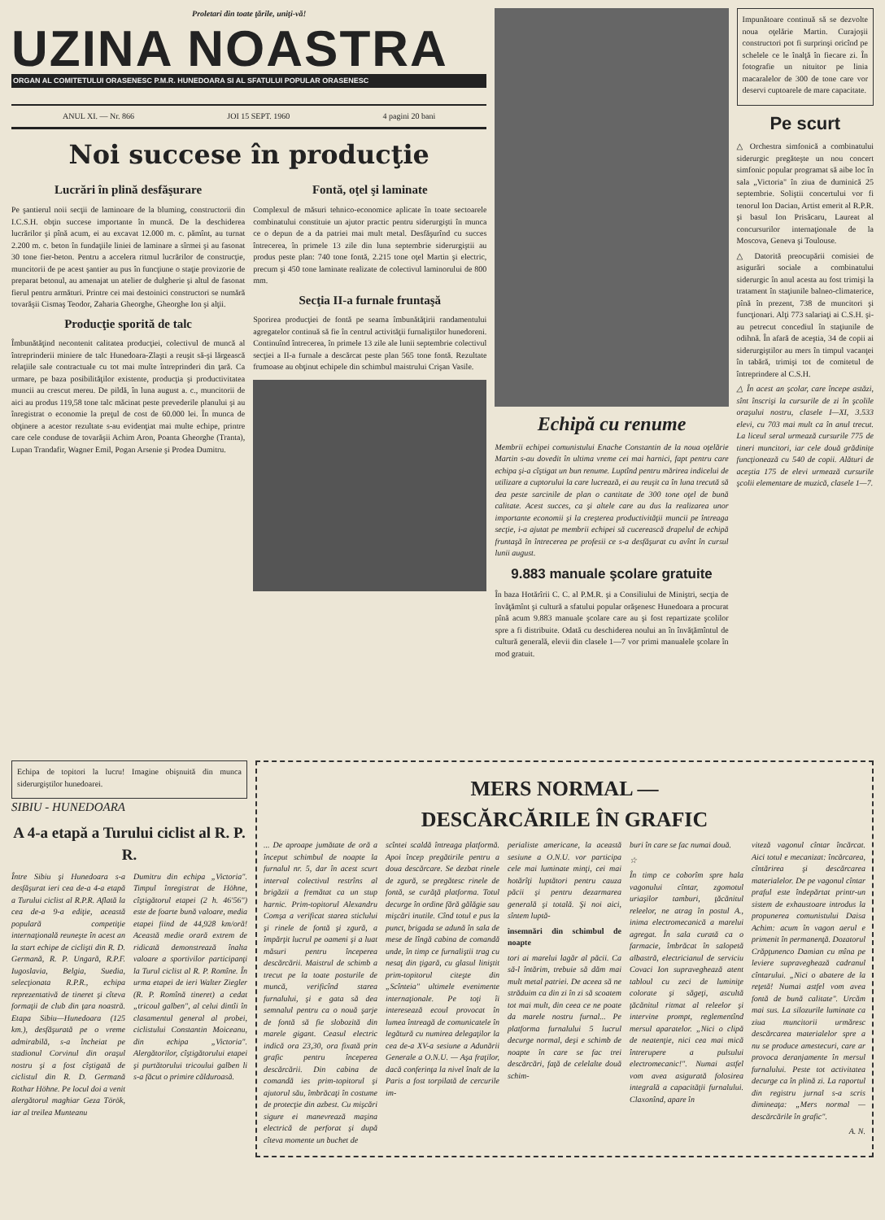Proletari din toate ţările, uniţi-vă!
UZINA NOASTRA
ORGAN AL COMITETULUI ORASENESC P.M.R. HUNEDOARA SI AL SFATULUI POPULAR ORASENESC
ANUL XI. — Nr. 866 JOI 15 SEPT. 1960 4 pagini 20 bani
Noi succese în producţie
Lucrări în plină desfăşurare
Pe şantierul noii secţii de laminoare de la bluming, constructorii din I.C.S.H. obţin succese importante în muncă. De la deschiderea lucrărilor şi pînă acum, ei au excavat 12.000 m. c. pămînt, au turnat 2.200 m. c. beton în fundaţiile liniei de laminare a sîrmei şi au fasonat 30 tone fier-beton. Pentru a accelera ritmul lucrărilor de construcţie, muncitorii de pe acest şantier au pus în funcţiune o staţie provizorie de preparat betonul, au amenajat un atelier de dulgherie şi altul de fasonat fierul pentru armături. Printre cei mai destoinici constructori se numără tovarăşii Cismaş Teodor, Zaharia Gheorghe, Gheorghe Ion şi alţii.
Producţie sporită de talc
Îmbunătăţind necontenit calitatea producţiei, colectivul de muncă al întreprinderii miniere de talc Hunedoara-Zlaşti a reuşit să-şi lărgească relaţiile sale contractuale cu tot mai multe întreprinderi din ţară. Ca urmare, pe baza posibilităţilor existente, producţia şi productivitatea muncii au crescut mereu. De pildă, în luna august a. c., muncitorii de aici au produs 119,58 tone talc măcinat peste prevederile planului şi au înregistrat o economie la preţul de cost de 60.000 lei. În munca de obţinere a acestor rezultate s-au evidenţiat mai multe echipe, printre care cele conduse de tovarăşii Achim Aron, Poanta Gheorghe (Tranta), Lupan Trandafir, Wagner Emil, Pogan Arsenie şi Prodea Dumitru.
Fontă, oţel şi laminate
Complexul de măsuri tehnico-economice aplicate în toate sectoarele combinatului constituie un ajutor practic pentru siderurgişti în munca ce o depun de a da patriei mai mult metal. Desfăşurînd cu succes întrecerea, în primele 13 zile din luna septembrie siderurgiştii au produs peste plan: 740 tone fontă, 2.215 tone oţel Martin şi electric, precum şi 450 tone laminate realizate de colectivul laminorului de 800 mm.
Secţia II-a furnale fruntaşă
Sporirea producţiei de fontă pe seama îmbunătăţirii randamentului agregatelor continuă să fie în centrul activităţii furnaliştilor hunedoreni. Continuînd întrecerea, în primele 13 zile ale lunii septembrie colectivul secţiei a II-a furnale a descărcat peste plan 565 tone fontă. Rezultate frumoase au obţinut echipele din schimbul maistrului Crişan Vasile.
Echipă cu renume
Membrii echipei comunistului Enache Constantin de la noua oţelărie Martin s-au dovedit în ultima vreme cei mai harnici, fapt pentru care echipa şi-a cîştigat un bun renume. Luptînd pentru mărirea indicelui de utilizare a cuptorului la care lucrează, ei au reuşit ca în luna trecută să dea peste sarcinile de plan o cantitate de 300 tone oţel de bună calitate. Acest succes, ca şi altele care au dus la realizarea unor importante economii şi la creşterea productivităţii muncii pe întreaga secţie, i-a ajutat pe membrii echipei să cucerească drapelul de echipă fruntaşă în întrecerea pe profesii ce s-a desfăşurat cu avînt în cursul lunii august.
9.883 manuale şcolare gratuite
În baza Hotărîrii C. C. al P.M.R. şi a Consiliului de Miniştri, secţia de învăţămînt şi cultură a sfatului popular orăşenesc Hunedoara a procurat pînă acum 9.883 manuale şcolare care au şi fost repartizate şcolilor spre a fi distribuite. Odată cu deschiderea noului an în învăţămîntul de cultură generală, elevii din clasele 1—7 vor primi manualele şcolare în mod gratuit.
Impunătoare continuă să se dezvolte noua oţelărie Martin. Curajoşii constructori pot fi surprinşi oricînd pe schelele ce le înalţă în fiecare zi. În fotografie un nituitor pe linia macaralelor de 300 de tone care vor deservi cuptoarele de mare capacitate.
Pe scurt
△ Orchestra simfonică a combinatului siderurgic pregăteşte un nou concert simfonic popular programat să aibe loc în sala „Victoria" în ziua de duminică 25 septembrie. Soliştii concertului vor fi tenorul Ion Dacian, Artist emerit al R.P.R. şi basul Ion Prisăcaru, Laureat al concursurilor internaţionale de la Moscova, Geneva şi Toulouse.
△ Datorită preocupării comisiei de asigurări sociale a combinatului siderurgic în anul acesta au fost trimişi la tratament în staţiunile balneo-climaterice, pînă în prezent, 738 de muncitori şi funcţionari. Alţi 773 salariaţi ai C.S.H. şi-au petrecut concediul în staţiunile de odihnă. În afară de aceştia, 34 de copii ai siderurgiştilor au mers în timpul vacanţei în tabără, trimişi tot de comitetul de întreprindere al C.S.H.
△ În acest an şcolar, care începe astăzi, sînt înscrişi la cursurile de zi în şcolile oraşului nostru, clasele I—XI, 3.533 elevi, cu 703 mai mult ca în anul trecut. La liceul seral urmează cursurile 775 de tineri muncitori, iar cele două grădinițe funcţionează cu 540 de copii. Alături de aceştia 175 de elevi urmează cursurile şcolii elementare de muzică, clasele 1—7.
Echipa de topitori la lucru! Imagine obişnuită din munca siderurgiştilor hunedoarei.
SIBIU - HUNEDOARA
A 4-a etapă a Turului ciclist al R. P. R.
Între Sibiu şi Hunedoara s-a desfăşurat ieri cea de-a 4-a etapă a Turului ciclist al R.P.R. Aflată la cea de-a 9-a ediţie, această populară competiţie internaţională reuneşte în acest an la start echipe de cicliştі din R. D. Germană, R. P. Ungară, R.P.F. Iugoslavia, Belgia, Suedia, selecţionata R.P.R., echipa reprezentativă de tineret şi cîteva formaţii de club din ţara noastră. Etapa Sibiu—Hunedoara (125 km.), desfăşurată pe o vreme admirabilă, s-a încheiat pe stadionul Corvinul din oraşul nostru şi a fost cîştigată de ciclistul din R. D. Germană Rothar Höhne. Pe locul doi a venit alergătorul maghiar Geza Török, iar al treilea Munteanu
Dumitru din echipa „Victoria". Timpul înregistrat de Höhne, cîştigătorul etapei (2 h. 46'56") este de foarte bună valoare, media etapei fiind de 44,928 km/oră! Această medie orară extrem de ridicată demonstrează înalta valoare a sportivilor participanţi la Turul ciclist al R. P. Romîne. În urma etapei de ieri Walter Ziegler (R. P. Romînă tineret) a cedat „tricoul galben", al celui dintîi în clasamentul general al probei, ciclistului Constantin Moiceanu, din echipa „Victoria". Alergătorilor, cîştigătorului etapei şi purtătorului tricoului galben li s-a făcut o primire călduroasă.
MERS NORMAL —
DESCĂRCĂRILE ÎN GRAFIC
... De aproape jumătate de oră a început schimbul de noapte la furnalul nr. 5, dar în acest scurt interval colectivul restrîns al brigăzii a fremătat ca un stup harnic. Prim-topitorul Alexandru Comşa a verificat starea sticlului şi rinele de fontă şi zgură, a împărţit lucrul pe oameni şi a luat măsuri pentru începerea descărcării. Maistrul de schimb a trecut pe la toate posturile de muncă, verificînd starea furnalului, şi e gata să dea semnalul pentru ca o nouă şarje de fontă să fie slobozită din marele gigant. Ceasul electric indică ora 23,30, ora fixată prin grafic pentru începerea descărcării. Din cabina de comandă ies prim-topitorul şi ajutorul său, îmbrăcaţi în costume de protecţie din azbest. Cu mişcări sigure ei manevrează maşina electrică de perforat şi după cîteva momente un buchet de
scîntei scaldă întreaga platformă. Apoi încep pregătirile pentru a doua descărcare. Se dezbat rinele de zgură, se pregătesc rinele de fontă, se curăţă platforma. Totul decurge în ordine fără gălăgie sau mişcări inutile. Cînd totul e pus la punct, brigada se adună în sala de mese de lîngă cabina de comandă unde, în timp ce furnaliştii trag cu nesaţ din ţigară, cu glasul liniştit prim-topitorul citeşte din „Scînteia" ultimele evenimente internaţionale. Pe toţi îi interesează ecoul provocat în lumea întreagă de comunicatele în legătură cu numirea delegaţilor la cea de-a XV-a sesiune a Adunării Generale a O.N.U. — Aşa fraţilor, dacă conferinţa la nivel înalt de la Paris a fost torpilată de cercurile im-
perialiste americane, la această sesiune a O.N.U. vor participa cele mai luminate minţi, cei mai hotărîţi luptători pentru cauza păcii şi pentru dezarmarea generală şi totală. Şi noi aici, sîntem luptă-
însemnări din schimbul de noapte
tori ai marelui lagăr al păcii. Ca să-l întărim, trebuie să dăm mai mult metal patriei. De aceea să ne străduim ca din zi în zi să scoatem tot mai mult, din ceea ce ne poate da marele nostru furnal... Pe platforma furnalului 5 lucrul decurge normal, deşi e schimb de noapte în care se fac trei descărcări, faţă de celelalte două schim-
buri în care se fac numai două.
☆
În timp ce coborîm spre hala vagonului cîntar, zgomotul uriaşilor tamburi, ţăcănitul releelor, ne atrag în postul A., inima electromecanică a marelui agregat. În sala curată ca o farmacie, îmbrăcat în salopetă albastră, electricianul de serviciu Covaci Ion supraveghează atent tabloul cu zeci de luminiţe colorate şi săgeţi, ascultă ţăcănitul ritmat al releelor şi intervine prompt, reglementînd mersul aparatelor. „Nici o clipă de neatenţie, nici cea mai mică întrerupere a pulsului electromecanic!". Numai astfel vom avea asigurată folosirea integrală a capacităţii furnalului. Claxonînd, apare în
viteză vagonul cîntar încărcat. Aici totul e mecanizat: încărcarea, cîntărirea şi descărcarea materialelor. De pe vagonul cîntar praful este îndepărtat printr-un sistem de exhaustoare introdus la propunerea comunistului Daisa Achim: acum în vagon aerul e primenit în permanenţă. Dozatorul Crăpţunenco Damian cu mîna pe levierе supraveghează cadranul cîntarului. „Nici o abatere de la reţetă! Numai astfel vom avea fontă de bună calitate". Urcăm mai sus. La silozurile luminate ca ziua muncitorii urmăresc descărcarea materialelor spre a nu se produce amestecuri, care ar provoca deranjamente în mersul furnalului. Peste tot activitatea decurge ca în plină zi. La raportul din registru jurnal s-a scris dimineaţa: „Mers normal — descărcările în grafic".
A. N.